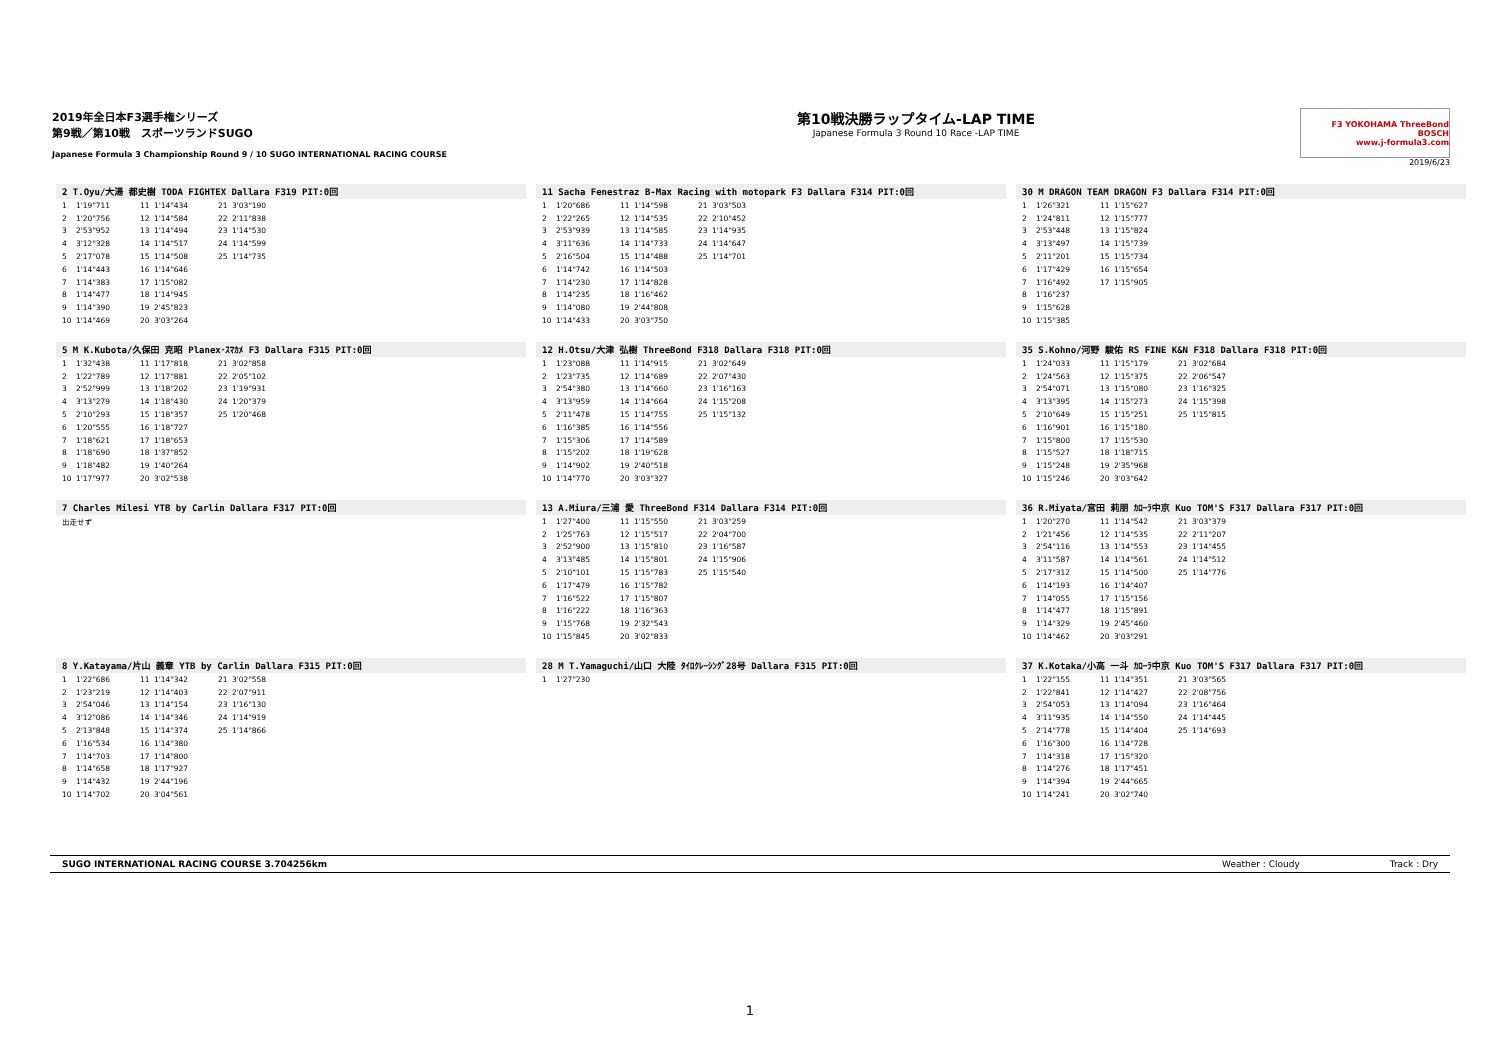2019年全日本F3選手権シリーズ
第9戦／第10戦　スポーツランドSUGO
Japanese Formula 3 Championship Round 9 / 10 SUGO INTERNATIONAL RACING COURSE
第10戦決勝ラップタイム-LAP TIME
Japanese Formula 3 Round 10 Race -LAP TIME
F3 YOKOHAMA ThreeBond BOSCH
www.j-formula3.com
2019/6/23
2 T.Oyu/大湯 都史樹 TODA FIGHTEX Dallara F319 PIT:0回
| 1 | 1'19"711 | 11 | 1'14"434 | 21 | 3'03"190 |
| 2 | 1'20"756 | 12 | 1'14"584 | 22 | 2'11"838 |
| 3 | 2'53"952 | 13 | 1'14"494 | 23 | 1'14"530 |
| 4 | 3'12"328 | 14 | 1'14"517 | 24 | 1'14"599 |
| 5 | 2'17"078 | 15 | 1'14"508 | 25 | 1'14"735 |
| 6 | 1'14"443 | 16 | 1'14"646 | | |
| 7 | 1'14"383 | 17 | 1'15"082 | | |
| 8 | 1'14"477 | 18 | 1'14"945 | | |
| 9 | 1'14"390 | 19 | 2'45"823 | | |
| 10 | 1'14"469 | 20 | 3'03"264 | | |
11 Sacha Fenestraz B-Max Racing with motopark F3 Dallara F314 PIT:0回
| 1 | 1'20"686 | 11 | 1'14"598 | 21 | 3'03"503 |
| 2 | 1'22"265 | 12 | 1'14"535 | 22 | 2'10"452 |
| 3 | 2'53"939 | 13 | 1'14"585 | 23 | 1'14"935 |
| 4 | 3'11"636 | 14 | 1'14"733 | 24 | 1'14"647 |
| 5 | 2'16"504 | 15 | 1'14"488 | 25 | 1'14"701 |
| 6 | 1'14"742 | 16 | 1'14"503 | | |
| 7 | 1'14"230 | 17 | 1'14"828 | | |
| 8 | 1'14"235 | 18 | 1'16"462 | | |
| 9 | 1'14"080 | 19 | 2'44"808 | | |
| 10 | 1'14"433 | 20 | 3'03"750 | | |
30 M DRAGON TEAM DRAGON F3 Dallara F314 PIT:0回
| 1 | 1'26"321 | 11 | 1'15"627 |
| 2 | 1'24"811 | 12 | 1'15"777 |
| 3 | 2'53"448 | 13 | 1'15"824 |
| 4 | 3'13"497 | 14 | 1'15"739 |
| 5 | 2'11"201 | 15 | 1'15"734 |
| 6 | 1'17"429 | 16 | 1'15"654 |
| 7 | 1'16"492 | 17 | 1'15"905 |
| 8 | 1'16"237 | | |
| 9 | 1'15"628 | | |
| 10 | 1'15"385 | | |
5 M K.Kubota/久保田 克昭 Planex･ｽﾏｶﾒ F3 Dallara F315 PIT:0回
| 1 | 1'32"438 | 11 | 1'17"818 | 21 | 3'02"858 |
| 2 | 1'22"789 | 12 | 1'17"881 | 22 | 2'05"102 |
| 3 | 2'52"999 | 13 | 1'18"202 | 23 | 1'19"931 |
| 4 | 3'13"279 | 14 | 1'18"430 | 24 | 1'20"379 |
| 5 | 2'10"293 | 15 | 1'18"357 | 25 | 1'20"468 |
| 6 | 1'20"555 | 16 | 1'18"727 | | |
| 7 | 1'18"621 | 17 | 1'18"653 | | |
| 8 | 1'18"690 | 18 | 1'37"852 | | |
| 9 | 1'18"482 | 19 | 1'40"264 | | |
| 10 | 1'17"977 | 20 | 3'02"538 | | |
12 H.Otsu/大津 弘樹 ThreeBond F318 Dallara F318 PIT:0回
| 1 | 1'23"088 | 11 | 1'14"915 | 21 | 3'02"649 |
| 2 | 1'23"735 | 12 | 1'14"689 | 22 | 2'07"430 |
| 3 | 2'54"380 | 13 | 1'14"660 | 23 | 1'16"163 |
| 4 | 3'13"959 | 14 | 1'14"664 | 24 | 1'15"208 |
| 5 | 2'11"478 | 15 | 1'14"755 | 25 | 1'15"132 |
| 6 | 1'16"385 | 16 | 1'14"556 | | |
| 7 | 1'15"306 | 17 | 1'14"589 | | |
| 8 | 1'15"202 | 18 | 1'19"628 | | |
| 9 | 1'14"902 | 19 | 2'40"518 | | |
| 10 | 1'14"770 | 20 | 3'03"327 | | |
35 S.Kohno/河野 駿佑 RS FINE K&N F318 Dallara F318 PIT:0回
| 1 | 1'24"033 | 11 | 1'15"179 | 21 | 3'02"684 |
| 2 | 1'24"563 | 12 | 1'15"375 | 22 | 2'06"547 |
| 3 | 2'54"071 | 13 | 1'15"080 | 23 | 1'16"325 |
| 4 | 3'13"395 | 14 | 1'15"273 | 24 | 1'15"398 |
| 5 | 2'10"649 | 15 | 1'15"251 | 25 | 1'15"815 |
| 6 | 1'16"901 | 16 | 1'15"180 | | |
| 7 | 1'15"800 | 17 | 1'15"530 | | |
| 8 | 1'15"527 | 18 | 1'18"715 | | |
| 9 | 1'15"248 | 19 | 2'35"968 | | |
| 10 | 1'15"246 | 20 | 3'03"642 | | |
7 Charles Milesi YTB by Carlin Dallara F317 PIT:0回
| 出走せず |
13 A.Miura/三浦 愛 ThreeBond F314 Dallara F314 PIT:0回
| 1 | 1'27"400 | 11 | 1'15"550 | 21 | 3'03"259 |
| 2 | 1'25"763 | 12 | 1'15"517 | 22 | 2'04"700 |
| 3 | 2'52"900 | 13 | 1'15"810 | 23 | 1'16"587 |
| 4 | 3'13"485 | 14 | 1'15"801 | 24 | 1'15"906 |
| 5 | 2'10"101 | 15 | 1'15"783 | 25 | 1'15"540 |
| 6 | 1'17"479 | 16 | 1'15"782 | | |
| 7 | 1'16"522 | 17 | 1'15"807 | | |
| 8 | 1'16"222 | 18 | 1'16"363 | | |
| 9 | 1'15"768 | 19 | 2'32"543 | | |
| 10 | 1'15"845 | 20 | 3'02"833 | | |
36 R.Miyata/宮田 莉朋 ｶﾛｰﾗ中京 Kuo TOM'S F317 Dallara F317 PIT:0回
| 1 | 1'20"270 | 11 | 1'14"542 | 21 | 3'03"379 |
| 2 | 1'21"456 | 12 | 1'14"535 | 22 | 2'11"207 |
| 3 | 2'54"116 | 13 | 1'14"553 | 23 | 1'14"455 |
| 4 | 3'11"587 | 14 | 1'14"561 | 24 | 1'14"512 |
| 5 | 2'17"312 | 15 | 1'14"500 | 25 | 1'14"776 |
| 6 | 1'14"193 | 16 | 1'14"407 | | |
| 7 | 1'14"055 | 17 | 1'15"156 | | |
| 8 | 1'14"477 | 18 | 1'15"891 | | |
| 9 | 1'14"329 | 19 | 2'45"460 | | |
| 10 | 1'14"462 | 20 | 3'03"291 | | |
8 Y.Katayama/片山 義章 YTB by Carlin Dallara F315 PIT:0回
| 1 | 1'22"686 | 11 | 1'14"342 | 21 | 3'02"558 |
| 2 | 1'23"219 | 12 | 1'14"403 | 22 | 2'07"911 |
| 3 | 2'54"046 | 13 | 1'14"154 | 23 | 1'16"130 |
| 4 | 3'12"086 | 14 | 1'14"346 | 24 | 1'14"919 |
| 5 | 2'13"848 | 15 | 1'14"374 | 25 | 1'14"866 |
| 6 | 1'16"534 | 16 | 1'14"380 | | |
| 7 | 1'14"703 | 17 | 1'14"800 | | |
| 8 | 1'14"658 | 18 | 1'17"927 | | |
| 9 | 1'14"432 | 19 | 2'44"196 | | |
| 10 | 1'14"702 | 20 | 3'04"561 | | |
28 M T.Yamaguchi/山口 大陸 ﾀｲﾛｸﾚｰｼﾝｸﾞ28号 Dallara F315 PIT:0回
| 1 | 1'27"230 |
37 K.Kotaka/小高 一斗 ｶﾛｰﾗ中京 Kuo TOM'S F317 Dallara F317 PIT:0回
| 1 | 1'22"155 | 11 | 1'14"351 | 21 | 3'03"565 |
| 2 | 1'22"841 | 12 | 1'14"427 | 22 | 2'08"756 |
| 3 | 2'54"053 | 13 | 1'14"094 | 23 | 1'16"464 |
| 4 | 3'11"935 | 14 | 1'14"550 | 24 | 1'14"445 |
| 5 | 2'14"778 | 15 | 1'14"404 | 25 | 1'14"693 |
| 6 | 1'16"300 | 16 | 1'14"728 | | |
| 7 | 1'14"318 | 17 | 1'15"320 | | |
| 8 | 1'14"276 | 18 | 1'17"451 | | |
| 9 | 1'14"394 | 19 | 2'44"665 | | |
| 10 | 1'14"241 | 20 | 3'02"740 | | |
SUGO INTERNATIONAL RACING COURSE 3.704256km Weather : Cloudy Track : Dry
1